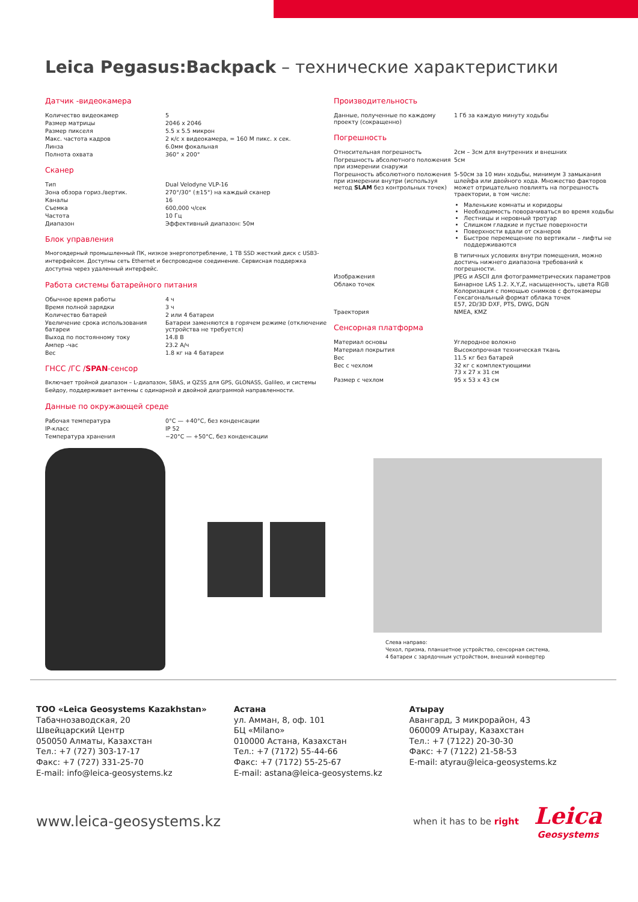Leica Pegasus:Backpack – технические характеристики
Датчик -видеокамера
| Количество видеокамер | 5 |
| Размер матрицы | 2046 x 2046 |
| Размер пикселя | 5.5 x 5.5 микрон |
| Макс. частота кадров | 2 к/с x видеокамера, = 160 M пикс. x сек. |
| Линза | 6.0мм фокальная |
| Полнота охвата | 360° x 200° |
Сканер
| Тип | Dual Velodyne VLP-16 |
| Зона обзора гориз./вертик. | 270°/30° (±15°) на каждый сканер |
| Каналы | 16 |
| Съемка | 600,000 ч/сек |
| Частота | 10 Гц |
| Диапазон | Эффективный диапазон: 50м |
Блок управления
Многоядерный промышленный ПК, низкое энергопотребление, 1 TB SSD жесткий диск с USB3-интерфейсом. Доступны сеть Ethernet и беспроводное соединение. Сервисная поддержка доступна через удаленный интерфейс.
Работа системы батарейного питания
| Обычное время работы | 4 ч |
| Время полной зарядки | 3 ч |
| Количество батарей | 2 или 4 батареи |
| Увеличение срока использования батареи | Батареи заменяются в горячем режиме (отключение устройства не требуется) |
| Выход по постоянному току | 14.8 В |
| Ампер -час | 23.2 А/ч |
| Вес | 1.8 кг на 4 батареи |
ГНСС /ГС /SPAN-сенсор
Включает тройной диапазон – L-диапазон, SBAS, и QZSS для GPS, GLONASS, Galileo, и системы Бейдоу, поддерживает антенны с одинарной и двойной диаграммой направленности.
Данные по окружающей среде
| Рабочая температура | 0°C — +40°C, без конденсации |
| IP-класс | IP 52 |
| Температура хранения | −20°C — +50°C, без конденсации |
Производительность
| Данные, полученные по каждому проекту (сокращенно) | 1 Гб за каждую минуту ходьбы |
Погрешность
| Относительная погрешность | 2см – 3см для внутренних и внешних |
| Погрешность абсолютного положения при измерении снаружи | 5см |
| Погрешность абсолютного положения при измерении внутри (используя метод SLAM без контрольных точек) | 5-50см за 10 мин ходьбы, минимум 3 замыкания шлейфа или двойного хода. Множество факторов может отрицательно повлиять на погрешность траектории, в том числе: |
Маленькие комнаты и коридоры
Необходимость поворачиваться во время ходьбы
Лестницы и неровный тротуар
Слишком гладкие и пустые поверхности
Поверхности вдали от сканеров
Быстрое перемещение по вертикали – лифты не поддерживаются
| | В типичных условиях внутри помещения, можно достичь нижнего диапазона требований к погрешности. |
| Изображения | JPEG и ASCII для фотограмметрических параметров |
| Облако точек | Бинарное LAS 1.2. X,Y,Z, насыщенность, цвета RGB Колоризация с помощью снимков с фотокамеры Гексагональный формат облака точек E57, 2D/3D DXF, PTS, DWG, DGN |
| Траектория | NMEA, KMZ |
Сенсорная платформа
| Материал основы | Углеродное волокно |
| Материал покрытия | Высокопрочная техническая ткань |
| Вес | 11.5 кг без батарей |
| Вес с чехлом | 32 кг с комплектующими 73 x 27 x 31 см |
| Размер с чехлом | 95 x 53 x 43 см |
Слева направо:
Чехол, призма, планшетное устройство, сенсорная система,
4 батареи с зарядочным устройством, внешний конвертер
ТОО «Leica Geosystems Kazakhstan»
Табачнозаводская, 20
Швейцарский Центр
050050 Алматы, Казахстан
Тел.: +7 (727) 303-17-17
Факс: +7 (727) 331-25-70
E-mail: info@leica-geosystems.kz
Астана
ул. Амман, 8, оф. 101
БЦ «Milano»
010000 Астана, Казахстан
Тел.: +7 (7172) 55-44-66
Факс: +7 (7172) 55-25-67
E-mail: astana@leica-geosystems.kz
Атырау
Авангард, 3 микрорайон, 43
060009 Атырау, Казахстан
Тел.: +7 (7122) 20-30-30
Факс: +7 (7122) 21-58-53
E-mail: atyrau@leica-geosystems.kz
www.leica-geosystems.kz
when it has to be right
Leica
Geosystems